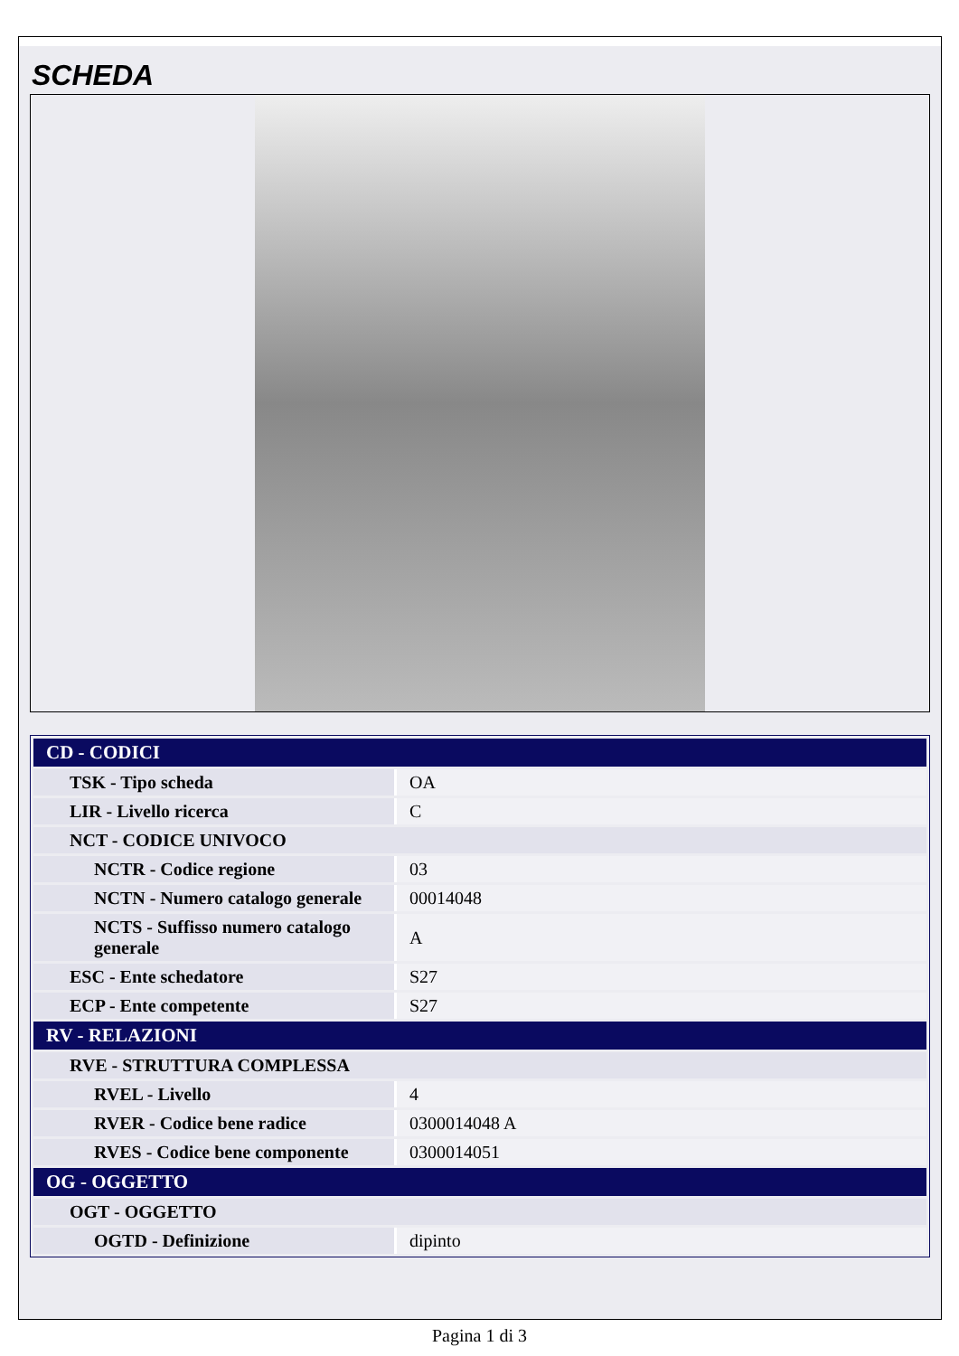SCHEDA
| CD - CODICI | |
| --- | --- |
| TSK - Tipo scheda | OA |
| LIR - Livello ricerca | C |
| NCT - CODICE UNIVOCO | |
| NCTR - Codice regione | 03 |
| NCTN - Numero catalogo generale | 00014048 |
| NCTS - Suffisso numero catalogo generale | A |
| ESC - Ente schedatore | S27 |
| ECP - Ente competente | S27 |
| RV - RELAZIONI | |
| RVE - STRUTTURA COMPLESSA | |
| RVEL - Livello | 4 |
| RVER - Codice bene radice | 0300014048 A |
| RVES - Codice bene componente | 0300014051 |
| OG - OGGETTO | |
| OGT - OGGETTO | |
| OGTD - Definizione | dipinto |
Pagina 1 di 3